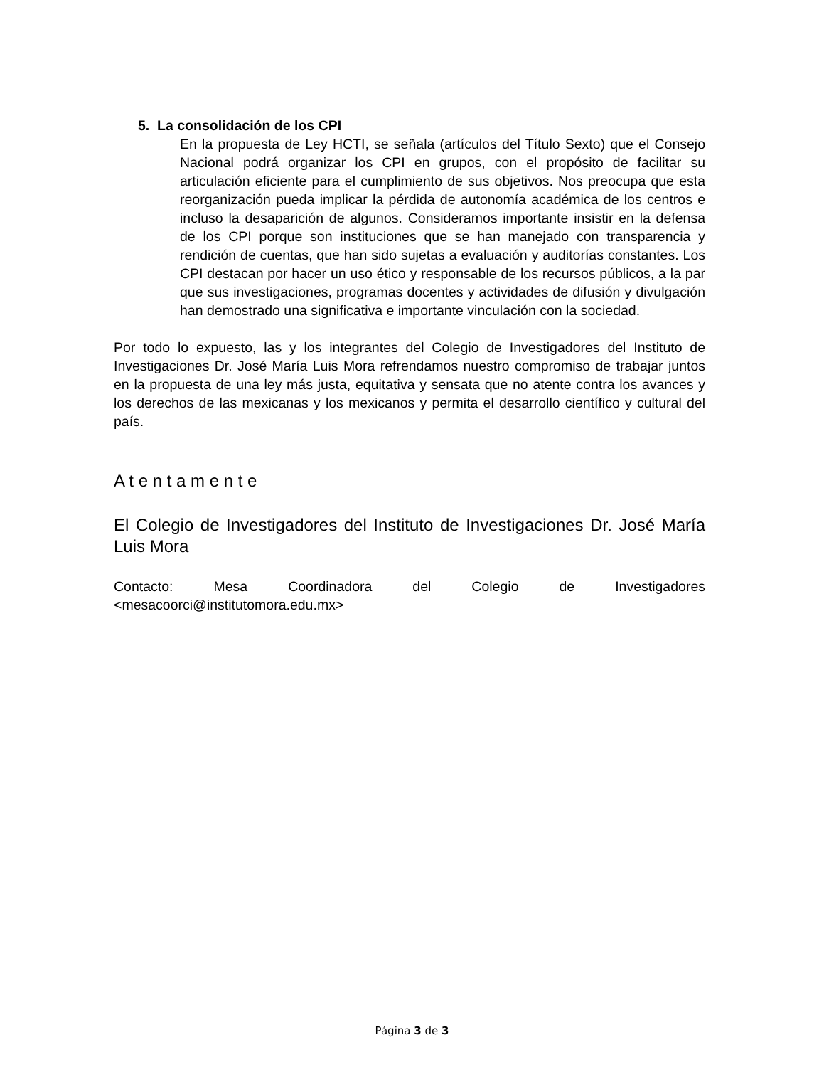5. La consolidación de los CPI
En la propuesta de Ley HCTI, se señala (artículos del Título Sexto) que el Consejo Nacional podrá organizar los CPI en grupos, con el propósito de facilitar su articulación eficiente para el cumplimiento de sus objetivos. Nos preocupa que esta reorganización pueda implicar la pérdida de autonomía académica de los centros e incluso la desaparición de algunos. Consideramos importante insistir en la defensa de los CPI porque son instituciones que se han manejado con transparencia y rendición de cuentas, que han sido sujetas a evaluación y auditorías constantes. Los CPI destacan por hacer un uso ético y responsable de los recursos públicos, a la par que sus investigaciones, programas docentes y actividades de difusión y divulgación han demostrado una significativa e importante vinculación con la sociedad.
Por todo lo expuesto, las y los integrantes del Colegio de Investigadores del Instituto de Investigaciones Dr. José María Luis Mora refrendamos nuestro compromiso de trabajar juntos en la propuesta de una ley más justa, equitativa y sensata que no atente contra los avances y los derechos de las mexicanas y los mexicanos y permita el desarrollo científico y cultural del país.
A t e n t a m e n t e
El Colegio de Investigadores del Instituto de Investigaciones Dr. José María Luis Mora
Contacto: Mesa Coordinadora del Colegio de Investigadores
<mesacoorci@institutomora.edu.mx>
Página 3 de 3